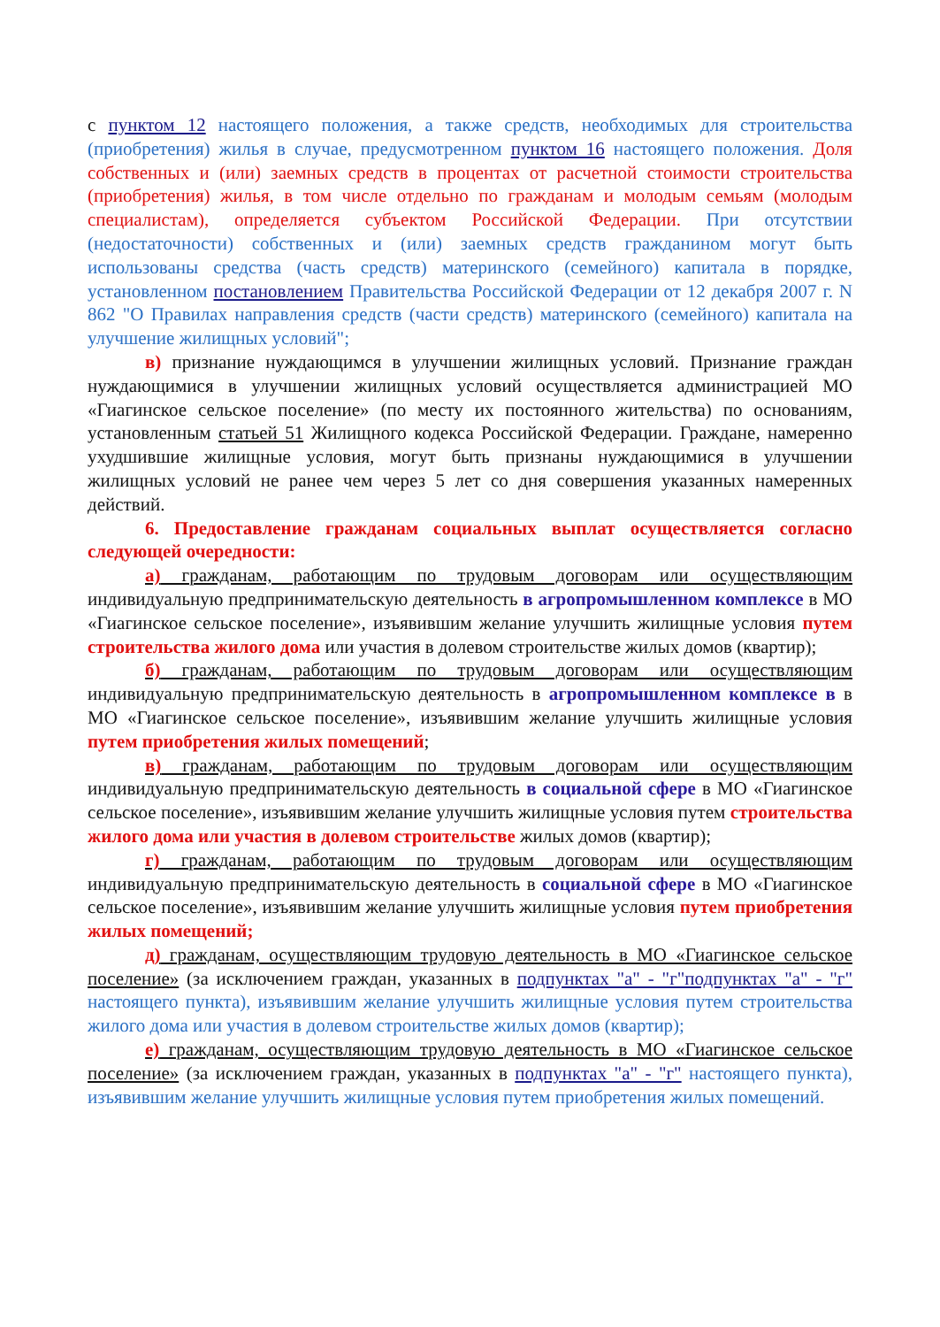с пунктом 12 настоящего положения, а также средств, необходимых для строительства (приобретения) жилья в случае, предусмотренном пунктом 16 настоящего положения. Доля собственных и (или) заемных средств в процентах от расчетной стоимости строительства (приобретения) жилья, в том числе отдельно по гражданам и молодым семьям (молодым специалистам), определяется субъектом Российской Федерации. При отсутствии (недостаточности) собственных и (или) заемных средств гражданином могут быть использованы средства (часть средств) материнского (семейного) капитала в порядке, установленном постановлением Правительства Российской Федерации от 12 декабря 2007 г. N 862 "О Правилах направления средств (части средств) материнского (семейного) капитала на улучшение жилищных условий";
в) признание нуждающимся в улучшении жилищных условий. Признание граждан нуждающимися в улучшении жилищных условий осуществляется администрацией МО «Гиагинское сельское поселение» (по месту их постоянного жительства) по основаниям, установленным статьей 51 Жилищного кодекса Российской Федерации. Граждане, намеренно ухудшившие жилищные условия, могут быть признаны нуждающимися в улучшении жилищных условий не ранее чем через 5 лет со дня совершения указанных намеренных действий.
6. Предоставление гражданам социальных выплат осуществляется согласно следующей очередности:
а) гражданам, работающим по трудовым договорам или осуществляющим индивидуальную предпринимательскую деятельность в агропромышленном комплексе в МО «Гиагинское сельское поселение», изъявившим желание улучшить жилищные условия путем строительства жилого дома или участия в долевом строительстве жилых домов (квартир);
б) гражданам, работающим по трудовым договорам или осуществляющим индивидуальную предпринимательскую деятельность в агропромышленном комплексе в в МО «Гиагинское сельское поселение», изъявившим желание улучшить жилищные условия путем приобретения жилых помещений;
в) гражданам, работающим по трудовым договорам или осуществляющим индивидуальную предпринимательскую деятельность в социальной сфере в МО «Гиагинское сельское поселение», изъявившим желание улучшить жилищные условия путем строительства жилого дома или участия в долевом строительстве жилых домов (квартир);
г) гражданам, работающим по трудовым договорам или осуществляющим индивидуальную предпринимательскую деятельность в социальной сфере в МО «Гиагинское сельское поселение», изъявившим желание улучшить жилищные условия путем приобретения жилых помещений;
д) гражданам, осуществляющим трудовую деятельность в МО «Гиагинское сельское поселение» (за исключением граждан, указанных в подпунктах "а" - "г"подпунктах "а" - "г" настоящего пункта), изъявившим желание улучшить жилищные условия путем строительства жилого дома или участия в долевом строительстве жилых домов (квартир);
е) гражданам, осуществляющим трудовую деятельность в МО «Гиагинское сельское поселение» (за исключением граждан, указанных в подпунктах "а" - "г" настоящего пункта), изъявившим желание улучшить жилищные условия путем приобретения жилых помещений.